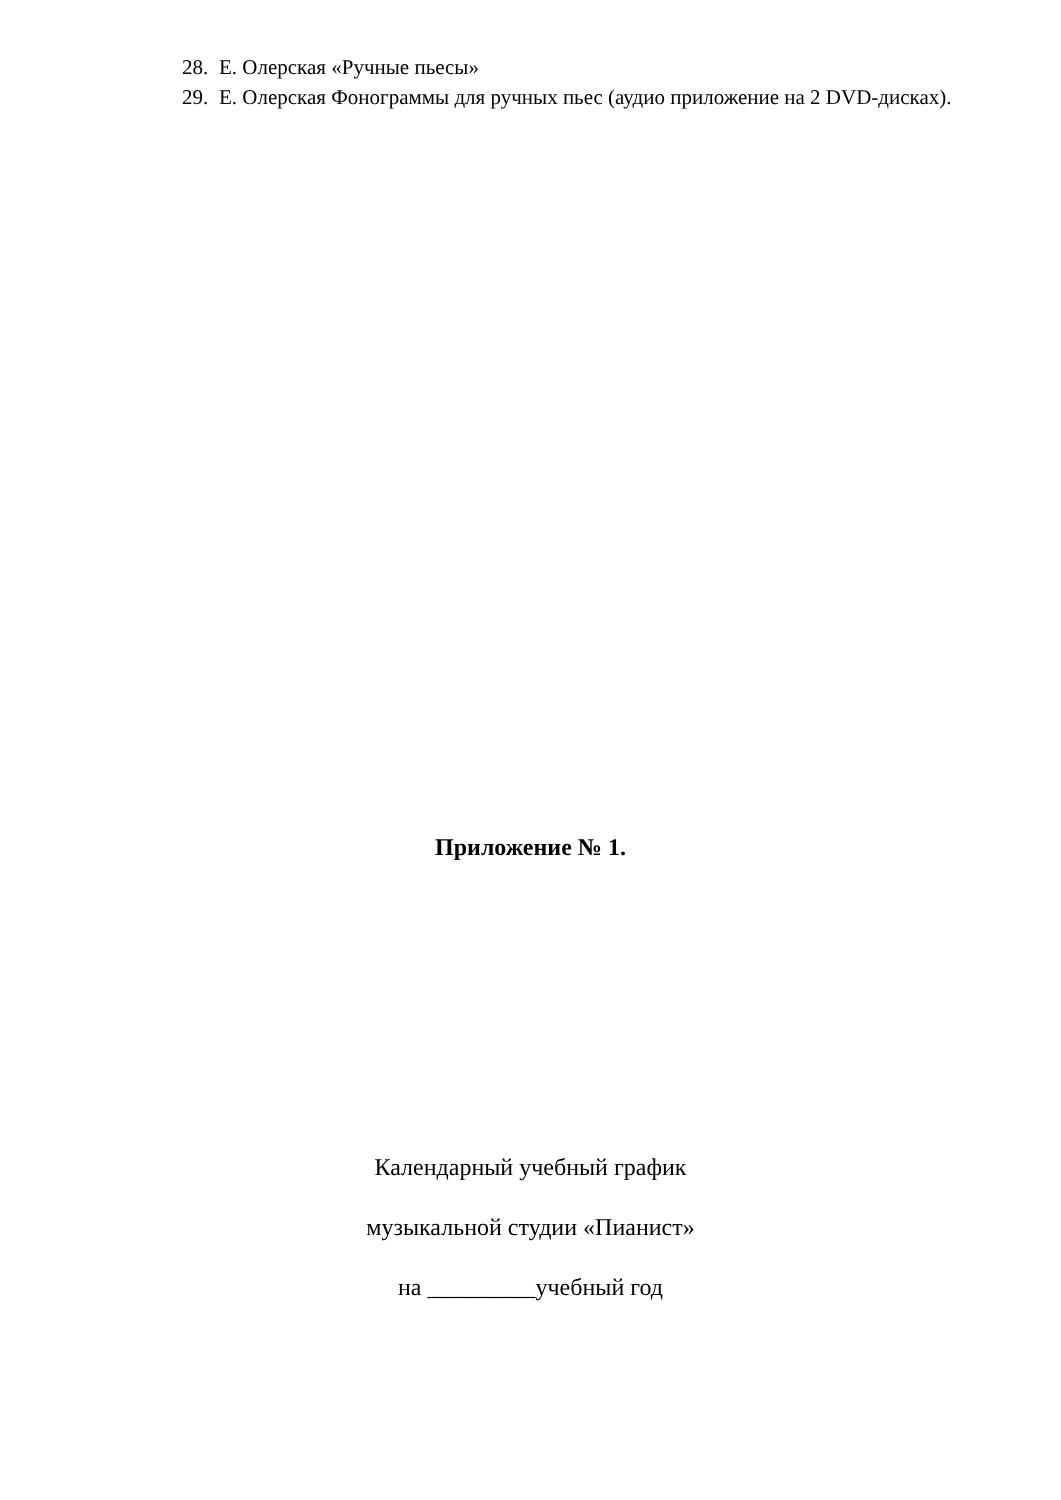28. Е. Олерская «Ручные пьесы»
29. Е. Олерская Фонограммы для ручных пьес (аудио приложение на 2 DVD-дисках).
Приложение № 1.
Календарный учебный график
музыкальной студии «Пианист»
на _________учебный год